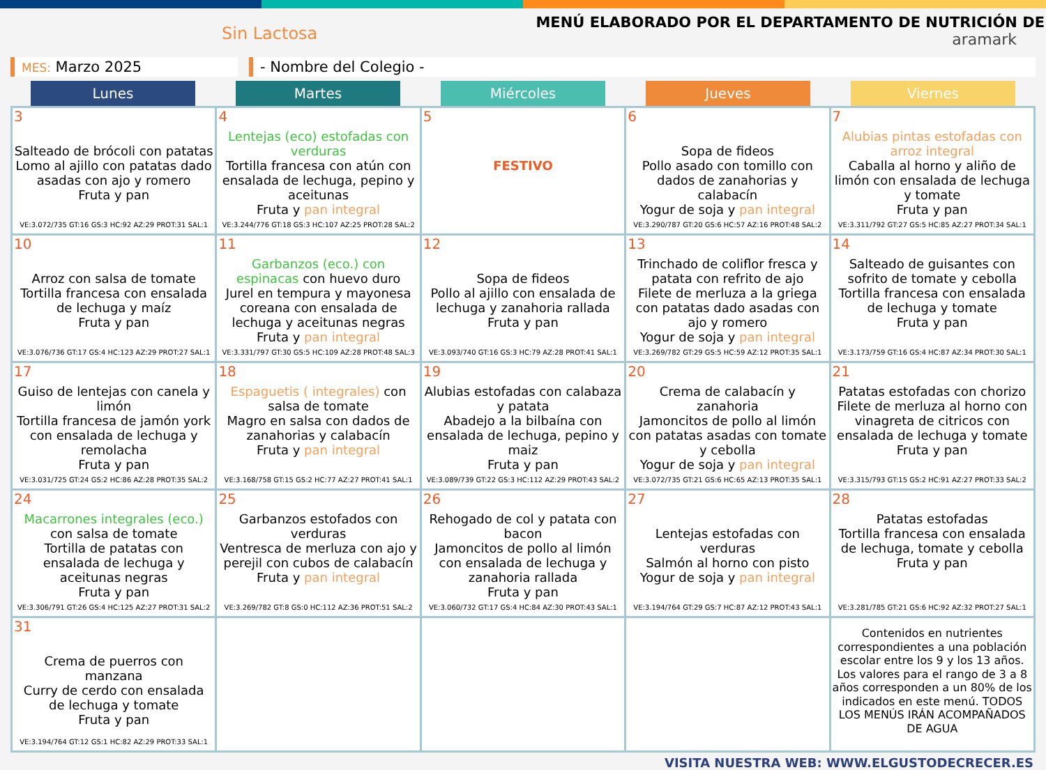Sin Lactosa
MENÚ ELABORADO POR EL DEPARTAMENTO DE NUTRICIÓN DE
aramark
MES: Marzo 2025 - Nombre del Colegio -
Lunes Martes Miércoles Jueves Viernes
| 3 Salteado de brócoli con patatas Lomo al ajillo con patatas dado asadas con ajo y romero Fruta y pan VE:3.072/735 GT:16 GS:3 HC:92 AZ:29 PROT:31 SAL:1 | 4 Lentejas (eco) estofadas con verduras Tortilla francesa con atún con ensalada de lechuga, pepino y aceitunas Fruta y pan integral VE:3.244/776 GT:18 GS:3 HC:107 AZ:25 PROT:28 SAL:2 | 5 FESTIVO | 6 Sopa de fideos Pollo asado con tomillo con dados de zanahorias y calabacín Yogur de soja y pan integral VE:3.290/787 GT:20 GS:6 HC:57 AZ:16 PROT:48 SAL:2 | 7 Alubias pintas estofadas con arroz integral Caballa al horno y aliño de limón con ensalada de lechuga y tomate Fruta y pan VE:3.311/792 GT:27 GS:5 HC:85 AZ:27 PROT:34 SAL:1 |
| 10 Arroz con salsa de tomate Tortilla francesa con ensalada de lechuga y maíz Fruta y pan VE:3.076/736 GT:17 GS:4 HC:123 AZ:29 PROT:27 SAL:1 | 11 Garbanzos (eco.) con espinacas con huevo duro Jurel en tempura y mayonesa coreana con ensalada de lechuga y aceitunas negras Fruta y pan integral VE:3.331/797 GT:30 GS:5 HC:109 AZ:28 PROT:48 SAL:3 | 12 Sopa de fideos Pollo al ajillo con ensalada de lechuga y zanahoria rallada Fruta y pan VE:3.093/740 GT:16 GS:3 HC:79 AZ:28 PROT:41 SAL:1 | 13 Trinchado de coliflor fresca y patata con refrito de ajo Filete de merluza a la griega con patatas dado asadas con ajo y romero Yogur de soja y pan integral VE:3.269/782 GT:29 GS:5 HC:59 AZ:12 PROT:35 SAL:1 | 14 Salteado de guisantes con sofrito de tomate y cebolla Tortilla francesa con ensalada de lechuga y tomate Fruta y pan VE:3.173/759 GT:16 GS:4 HC:87 AZ:34 PROT:30 SAL:1 |
| 17 Guiso de lentejas con canela y limón Tortilla francesa de jamón york con ensalada de lechuga y remolacha Fruta y pan VE:3.031/725 GT:24 GS:2 HC:86 AZ:28 PROT:35 SAL:2 | 18 Espaguetis ( integrales) con salsa de tomate Magro en salsa con dados de zanahorias y calabacín Fruta y pan integral VE:3.168/758 GT:15 GS:2 HC:77 AZ:27 PROT:41 SAL:1 | 19 Alubias estofadas con calabaza y patata Abadejo a la bilbaína con ensalada de lechuga, pepino y maiz Fruta y pan VE:3.089/739 GT:22 GS:3 HC:112 AZ:29 PROT:43 SAL:2 | 20 Crema de calabacín y zanahoria Jamoncitos de pollo al limón con patatas asadas con tomate y cebolla Yogur de soja y pan integral VE:3.072/735 GT:21 GS:6 HC:65 AZ:13 PROT:35 SAL:1 | 21 Patatas estofadas con chorizo Filete de merluza al horno con vinagreta de citricos con ensalada de lechuga y tomate Fruta y pan VE:3.315/793 GT:15 GS:2 HC:91 AZ:27 PROT:33 SAL:2 |
| 24 Macarrones integrales (eco.) con salsa de tomate Tortilla de patatas con ensalada de lechuga y aceitunas negras Fruta y pan VE:3.306/791 GT:26 GS:4 HC:125 AZ:27 PROT:31 SAL:2 | 25 Garbanzos estofados con verduras Ventresca de merluza con ajo y perejil con cubos de calabacín Fruta y pan integral VE:3.269/782 GT:8 GS:0 HC:112 AZ:36 PROT:51 SAL:2 | 26 Rehogado de col y patata con bacon Jamoncitos de pollo al limón con ensalada de lechuga y zanahoria rallada Fruta y pan VE:3.060/732 GT:17 GS:4 HC:84 AZ:30 PROT:43 SAL:1 | 27 Lentejas estofadas con verduras Salmón al horno con pisto Yogur de soja y pan integral VE:3.194/764 GT:29 GS:7 HC:87 AZ:12 PROT:43 SAL:1 | 28 Patatas estofadas Tortilla francesa con ensalada de lechuga, tomate y cebolla Fruta y pan VE:3.281/785 GT:21 GS:6 HC:92 AZ:32 PROT:27 SAL:1 |
| 31 Crema de puerros con manzana Curry de cerdo con ensalada de lechuga y tomate Fruta y pan VE:3.194/764 GT:12 GS:1 HC:82 AZ:29 PROT:33 SAL:1 | | | | Contenidos en nutrientes correspondientes a una población escolar entre los 9 y los 13 años. Los valores para el rango de 3 a 8 años corresponden a un 80% de los indicados en este menú. TODOS LOS MENÚS IRÁN ACOMPAÑADOS DE AGUA |
VISITA NUESTRA WEB: WWW.ELGUSTODECRECER.ES